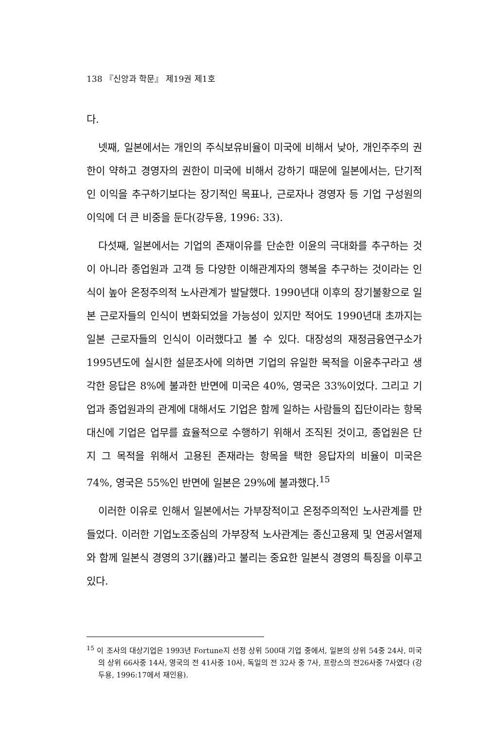138 『신앙과 학문』 제19권 제1호
다.
넷째, 일본에서는 개인의 주식보유비율이 미국에 비해서 낮아, 개인주주의 권한이 약하고 경영자의 권한이 미국에 비해서 강하기 때문에 일본에서는, 단기적인 이익을 추구하기보다는 장기적인 목표나, 근로자나 경영자 등 기업 구성원의 이익에 더 큰 비중을 둔다(강두용, 1996: 33).
다섯째, 일본에서는 기업의 존재이유를 단순한 이윤의 극대화를 추구하는 것이 아니라 종업원과 고객 등 다양한 이해관계자의 행복을 추구하는 것이라는 인식이 높아 온정주의적 노사관계가 발달했다. 1990년대 이후의 장기불황으로 일본 근로자들의 인식이 변화되었을 가능성이 있지만 적어도 1990년대 초까지는 일본 근로자들의 인식이 이러했다고 볼 수 있다. 대장성의 재정금융연구소가 1995년도에 실시한 설문조사에 의하면 기업의 유일한 목적을 이윤추구라고 생각한 응답은 8%에 불과한 반면에 미국은 40%, 영국은 33%이었다. 그리고 기업과 종업원과의 관계에 대해서도 기업은 함께 일하는 사람들의 집단이라는 항목 대신에 기업은 업무를 효율적으로 수행하기 위해서 조직된 것이고, 종업원은 단지 그 목적을 위해서 고용된 존재라는 항목을 택한 응답자의 비율이 미국은 74%, 영국은 55%인 반면에 일본은 29%에 불과했다.<sup>15</sup>
이러한 이유로 인해서 일본에서는 가부장적이고 온정주의적인 노사관계를 만들었다. 이러한 기업노조중심의 가부장적 노사관계는 종신고용제 및 연공서열제와 함께 일본식 경영의 3기(器)라고 불리는 중요한 일본식 경영의 특징을 이루고 있다.
<sup>15</sup> 이 조사의 대상기업은 1993년 Fortune지 선정 상위 500대 기업 중에서, 일본의 상위 54중 24사, 미국의 상위 66사중 14사, 영국의 전 41사중 10사, 독일의 전 32사 중 7사, 프랑스의 전26사중 7사였다 (강두용, 1996:17에서 재인용).